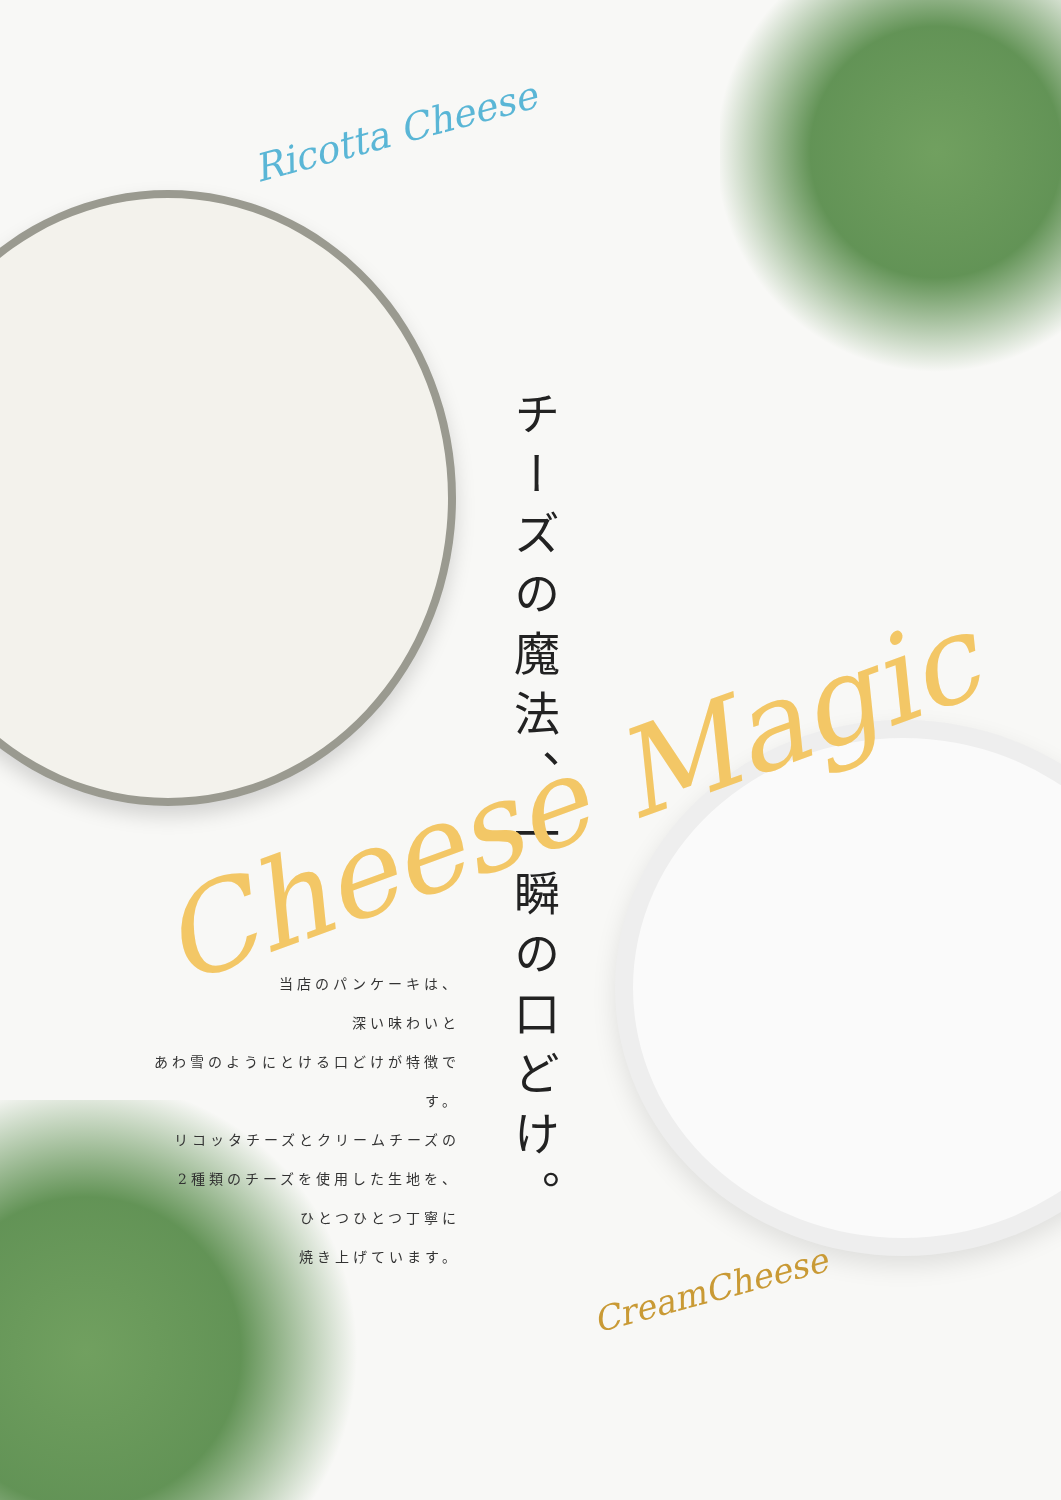Ricotta Cheese
チーズの魔法、一瞬の口どけ。
Cheese Magic
当店のパンケーキは、
深い味わいと
あわ雪のようにとける口どけが特徴です。
リコッタチーズとクリームチーズの
2種類のチーズを使用した生地を、
ひとつひとつ丁寧に
焼き上げています。
CreamCheese